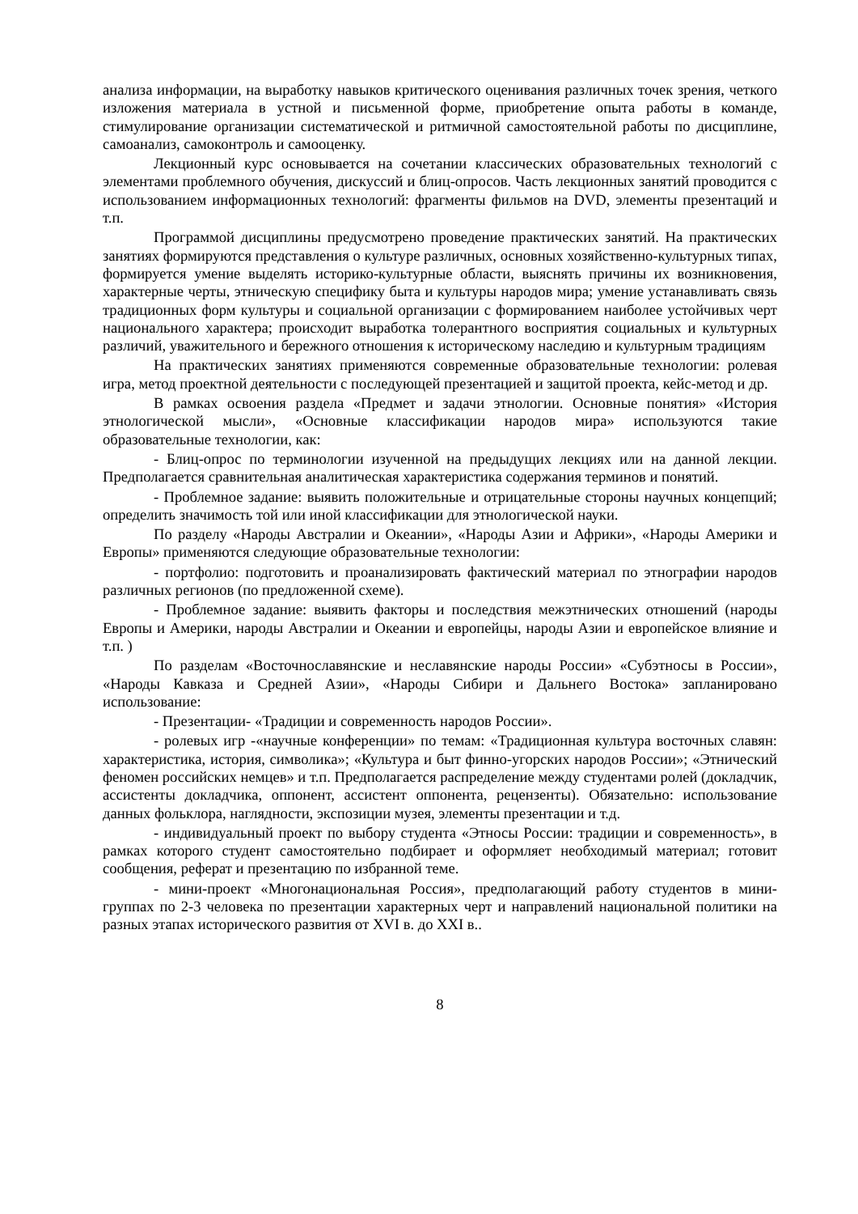анализа информации, на выработку навыков критического оценивания различных точек зрения, четкого изложения материала в устной и письменной форме, приобретение опыта работы в команде, стимулирование организации систематической и ритмичной самостоятельной работы по дисциплине, самоанализ, самоконтроль и самооценку.
Лекционный курс основывается на сочетании классических образовательных технологий с элементами проблемного обучения, дискуссий и блиц-опросов. Часть лекционных занятий проводится с использованием информационных технологий: фрагменты фильмов на DVD, элементы презентаций и т.п.
Программой дисциплины предусмотрено проведение практических занятий. На практических занятиях формируются представления о культуре различных, основных хозяйственно-культурных типах, формируется умение выделять историко-культурные области, выяснять причины их возникновения, характерные черты, этническую специфику быта и культуры народов мира; умение устанавливать связь традиционных форм культуры и социальной организации с формированием наиболее устойчивых черт национального характера; происходит выработка толерантного восприятия социальных и культурных различий, уважительного и бережного отношения к историческому наследию и культурным традициям
На практических занятиях применяются современные образовательные технологии: ролевая игра, метод проектной деятельности с последующей презентацией и защитой проекта, кейс-метод и др.
В рамках освоения раздела «Предмет и задачи этнологии. Основные понятия» «История этнологической мысли», «Основные классификации народов мира» используются такие образовательные технологии, как:
- Блиц-опрос по терминологии изученной на предыдущих лекциях или на данной лекции. Предполагается сравнительная аналитическая характеристика содержания терминов и понятий.
- Проблемное задание: выявить положительные и отрицательные стороны научных концепций; определить значимость той или иной классификации для этнологической науки.
По разделу «Народы Австралии и Океании», «Народы Азии и Африки», «Народы Америки и Европы» применяются следующие образовательные технологии:
- портфолио: подготовить и проанализировать фактический материал по этнографии народов различных регионов (по предложенной схеме).
- Проблемное задание: выявить факторы и последствия межэтнических отношений (народы Европы и Америки, народы Австралии и Океании и европейцы, народы Азии и европейское влияние и т.п. )
По разделам «Восточнославянские и неславянские народы России» «Субэтносы в России», «Народы Кавказа и Средней Азии», «Народы Сибири и Дальнего Востока» запланировано использование:
- Презентации- «Традиции и современность народов России».
- ролевых игр -«научные конференции» по темам: «Традиционная культура восточных славян: характеристика, история, символика»; «Культура и быт финно-угорских народов России»; «Этнический феномен российских немцев» и т.п. Предполагается распределение между студентами ролей (докладчик, ассистенты докладчика, оппонент, ассистент оппонента, рецензенты). Обязательно: использование данных фольклора, наглядности, экспозиции музея, элементы презентации и т.д.
- индивидуальный проект по выбору студента «Этносы России: традиции и современность», в рамках которого студент самостоятельно подбирает и оформляет необходимый материал; готовит сообщения, реферат и презентацию по избранной теме.
- мини-проект «Многонациональная Россия», предполагающий работу студентов в мини-группах по 2-3 человека по презентации характерных черт и направлений национальной политики на разных этапах исторического развития от XVI в. до XXI в..
8